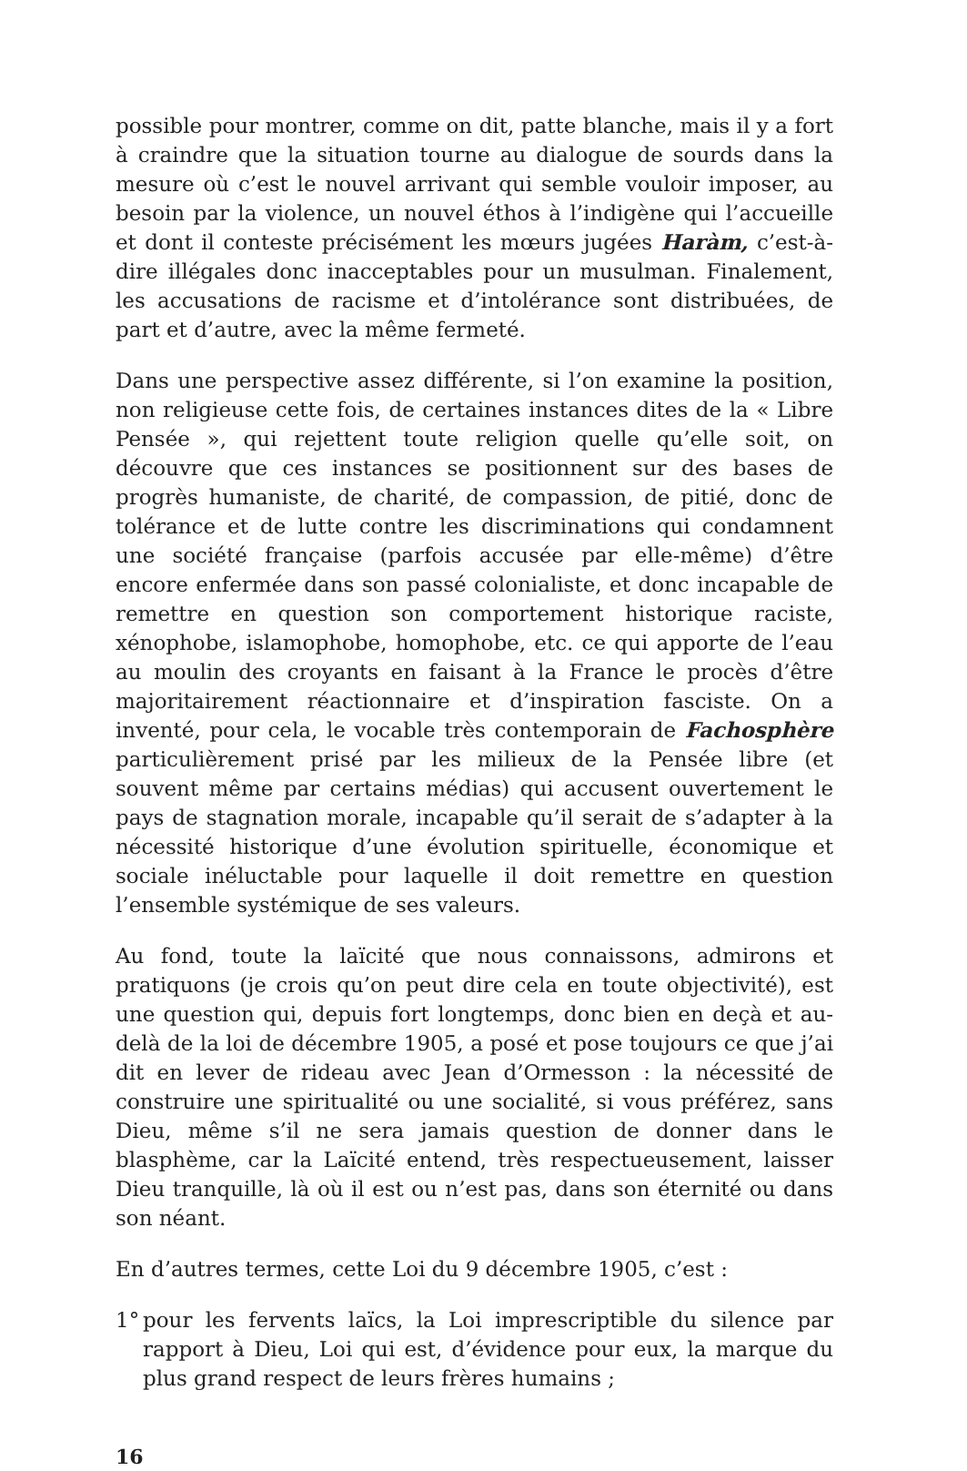possible pour montrer, comme on dit, patte blanche, mais il y a fort à craindre que la situation tourne au dialogue de sourds dans la mesure où c’est le nouvel arrivant qui semble vouloir imposer, au besoin par la violence, un nouvel éthos à l’indigène qui l’accueille et dont il conteste précisément les mœurs jugées Haràm, c’est-à-dire illégales donc inacceptables pour un musulman. Finalement, les accusations de racisme et d’intolérance sont distribuées, de part et d’autre, avec la même fermeté.
Dans une perspective assez différente, si l’on examine la position, non religieuse cette fois, de certaines instances dites de la « Libre Pensée », qui rejettent toute religion quelle qu’elle soit, on découvre que ces instances se positionnent sur des bases de progrès humaniste, de charité, de compassion, de pitié, donc de tolérance et de lutte contre les discriminations qui condamnent une société française (parfois accusée par elle-même) d’être encore enfermée dans son passé colonialiste, et donc incapable de remettre en question son comportement historique raciste, xénophobe, islamophobe, homophobe, etc. ce qui apporte de l’eau au moulin des croyants en faisant à la France le procès d’être majoritairement réactionnaire et d’inspiration fasciste. On a inventé, pour cela, le vocable très contemporain de Fachosphère particulièrement prisé par les milieux de la Pensée libre (et souvent même par certains médias) qui accusent ouvertement le pays de stagnation morale, incapable qu’il serait de s’adapter à la nécessité historique d’une évolution spirituelle, économique et sociale inéluctable pour laquelle il doit remettre en question l’ensemble systémique de ses valeurs.
Au fond, toute la laïcité que nous connaissons, admirons et pratiquons (je crois qu’on peut dire cela en toute objectivité), est une question qui, depuis fort longtemps, donc bien en deçà et au-delà de la loi de décembre 1905, a posé et pose toujours ce que j’ai dit en lever de rideau avec Jean d’Ormesson : la nécessité de construire une spiritualité ou une socialité, si vous préférez, sans Dieu, même s’il ne sera jamais question de donner dans le blasphème, car la Laïcité entend, très respectueusement, laisser Dieu tranquille, là où il est ou n’est pas, dans son éternité ou dans son néant.
En d’autres termes, cette Loi du 9 décembre 1905, c’est :
1° pour les fervents laïcs, la Loi imprescriptible du silence par rapport à Dieu, Loi qui est, d’évidence pour eux, la marque du plus grand respect de leurs frères humains ;
16